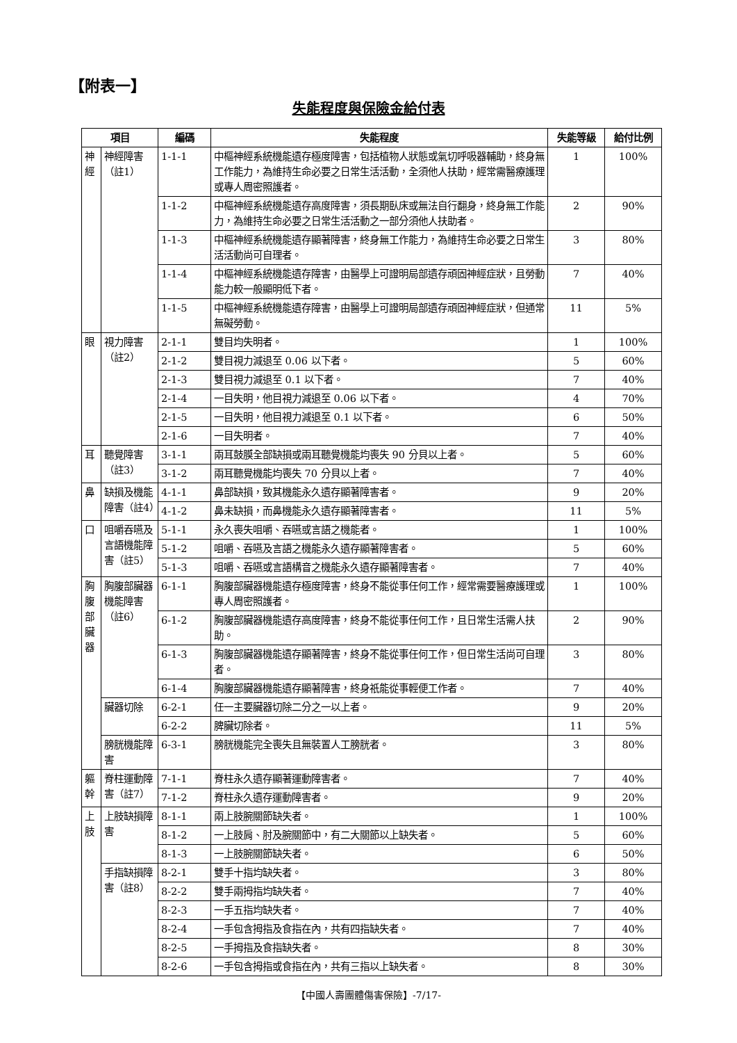【附表一】
失能程度與保險金給付表
| 項目 | | 編碼 | 失能程度 | 失能等級 | 給付比例 |
| --- | --- | --- | --- | --- | --- |
| 神經 | 神經障害（註1） | 1-1-1 | 中樞神經系統機能遺存極度障害，包括植物人狀態或氣切呼吸器輔助，終身無工作能力，為維持生命必要之日常生活活動，全須他人扶助，經常需醫療護理或專人周密照護者。 | 1 | 100% |
| | | 1-1-2 | 中樞神經系統機能遺存高度障害，須長期臥床或無法自行翻身，終身無工作能力，為維持生命必要之日常生活活動之一部分須他人扶助者。 | 2 | 90% |
| | | 1-1-3 | 中樞神經系統機能遺存顯著障害，終身無工作能力，為維持生命必要之日常生活活動尚可自理者。 | 3 | 80% |
| | | 1-1-4 | 中樞神經系統機能遺存障害，由醫學上可證明局部遺存頑固神經症狀，且勞動能力較一般顯明低下者。 | 7 | 40% |
| | | 1-1-5 | 中樞神經系統機能遺存障害，由醫學上可證明局部遺存頑固神經症狀，但通常無礙勞動。 | 11 | 5% |
| 眼 | 視力障害（註2） | 2-1-1 | 雙目均失明者。 | 1 | 100% |
| | | 2-1-2 | 雙目視力減退至 0.06 以下者。 | 5 | 60% |
| | | 2-1-3 | 雙目視力減退至 0.1 以下者。 | 7 | 40% |
| | | 2-1-4 | 一目失明，他目視力減退至 0.06 以下者。 | 4 | 70% |
| | | 2-1-5 | 一目失明，他目視力減退至 0.1 以下者。 | 6 | 50% |
| | | 2-1-6 | 一目失明者。 | 7 | 40% |
| 耳 | 聽覺障害（註3） | 3-1-1 | 兩耳鼓膜全部缺損或兩耳聽覺機能均喪失 90 分貝以上者。 | 5 | 60% |
| | | 3-1-2 | 兩耳聽覺機能均喪失 70 分貝以上者。 | 7 | 40% |
| 鼻 | 缺損及機能障害（註4） | 4-1-1 | 鼻部缺損，致其機能永久遺存顯著障害者。 | 9 | 20% |
| | | 4-1-2 | 鼻未缺損，而鼻機能永久遺存顯著障害者。 | 11 | 5% |
| 口 | 咀嚼吞嚥及言語機能障害（註5） | 5-1-1 | 永久喪失咀嚼、吞嚥或言語之機能者。 | 1 | 100% |
| | | 5-1-2 | 咀嚼、吞嚥及言語之機能永久遺存顯著障害者。 | 5 | 60% |
| | | 5-1-3 | 咀嚼、吞嚥或言語構音之機能永久遺存顯著障害者。 | 7 | 40% |
| 胸腹部臟器 | 胸腹部臟器機能障害（註6） | 6-1-1 | 胸腹部臟器機能遺存極度障害，終身不能從事任何工作，經常需要醫療護理或專人周密照護者。 | 1 | 100% |
| | | 6-1-2 | 胸腹部臟器機能遺存高度障害，終身不能從事任何工作，且日常生活需人扶助。 | 2 | 90% |
| | | 6-1-3 | 胸腹部臟器機能遺存顯著障害，終身不能從事任何工作，但日常生活尚可自理者。 | 3 | 80% |
| | | 6-1-4 | 胸腹部臟器機能遺存顯著障害，終身祇能從事輕便工作者。 | 7 | 40% |
| | 臟器切除 | 6-2-1 | 任一主要臟器切除二分之一以上者。 | 9 | 20% |
| | | 6-2-2 | 脾臟切除者。 | 11 | 5% |
| | 膀胱機能障害 | 6-3-1 | 膀胱機能完全喪失且無裝置人工膀胱者。 | 3 | 80% |
| 軀幹 | 脊柱運動障害（註7） | 7-1-1 | 脊柱永久遺存顯著運動障害者。 | 7 | 40% |
| | | 7-1-2 | 脊柱永久遺存運動障害者。 | 9 | 20% |
| 上肢 | 上肢缺損障害 | 8-1-1 | 兩上肢腕關節缺失者。 | 1 | 100% |
| | | 8-1-2 | 一上肢肩、肘及腕關節中，有二大關節以上缺失者。 | 5 | 60% |
| | | 8-1-3 | 一上肢腕關節缺失者。 | 6 | 50% |
| | 手指缺損障害（註8） | 8-2-1 | 雙手十指均缺失者。 | 3 | 80% |
| | | 8-2-2 | 雙手兩拇指均缺失者。 | 7 | 40% |
| | | 8-2-3 | 一手五指均缺失者。 | 7 | 40% |
| | | 8-2-4 | 一手包含拇指及食指在內，共有四指缺失者。 | 7 | 40% |
| | | 8-2-5 | 一手拇指及食指缺失者。 | 8 | 30% |
| | | 8-2-6 | 一手包含拇指或食指在內，共有三指以上缺失者。 | 8 | 30% |
【中國人壽團體傷害保險】-7/17-